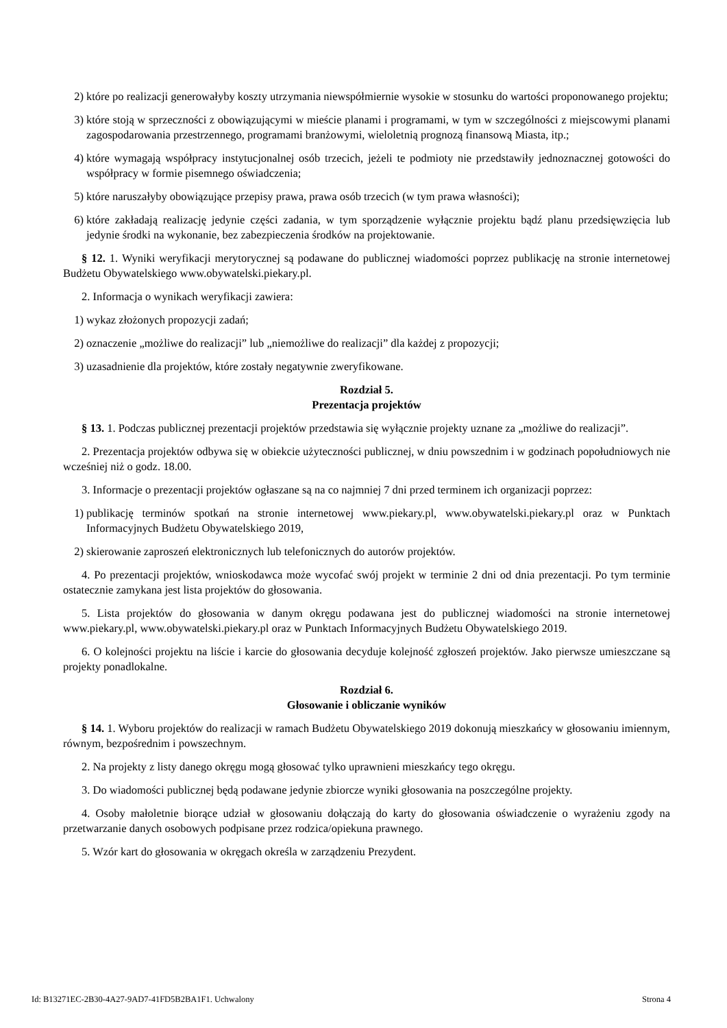2) które po realizacji generowałyby koszty utrzymania niewspółmiernie wysokie w stosunku do wartości proponowanego projektu;
3) które stoją w sprzeczności z obowiązującymi w mieście planami i programami, w tym w szczególności z miejscowymi planami zagospodarowania przestrzennego, programami branżowymi, wieloletnią prognozą finansową Miasta, itp.;
4) które wymagają współpracy instytucjonalnej osób trzecich, jeżeli te podmioty nie przedstawiły jednoznacznej gotowości do współpracy w formie pisemnego oświadczenia;
5) które naruszałyby obowiązujące przepisy prawa, prawa osób trzecich (w tym prawa własności);
6) które zakładają realizację jedynie części zadania, w tym sporządzenie wyłącznie projektu bądź planu przedsięwzięcia lub jedynie środki na wykonanie, bez zabezpieczenia środków na projektowanie.
§ 12. 1. Wyniki weryfikacji merytorycznej są podawane do publicznej wiadomości poprzez publikację na stronie internetowej Budżetu Obywatelskiego www.obywatelski.piekary.pl.
2. Informacja o wynikach weryfikacji zawiera:
1) wykaz złożonych propozycji zadań;
2) oznaczenie „możliwe do realizacji” lub „niemożliwe do realizacji” dla każdej z propozycji;
3) uzasadnienie dla projektów, które zostały negatywnie zweryfikowane.
Rozdział 5.
Prezentacja projektów
§ 13. 1. Podczas publicznej prezentacji projektów przedstawia się wyłącznie projekty uznane za „możliwe do realizacji”.
2. Prezentacja projektów odbywa się w obiekcie użyteczności publicznej, w dniu powszednim i w godzinach popołudniowych nie wcześniej niż o godz. 18.00.
3. Informacje o prezentacji projektów ogłaszane są na co najmniej 7 dni przed terminem ich organizacji poprzez:
1) publikację terminów spotkań na stronie internetowej www.piekary.pl, www.obywatelski.piekary.pl oraz w Punktach Informacyjnych Budżetu Obywatelskiego 2019,
2) skierowanie zaproszeń elektronicznych lub telefonicznych do autorów projektów.
4. Po prezentacji projektów, wnioskodawca może wycofać swój projekt w terminie 2 dni od dnia prezentacji. Po tym terminie ostatecznie zamykana jest lista projektów do głosowania.
5. Lista projektów do głosowania w danym okręgu podawana jest do publicznej wiadomości na stronie internetowej www.piekary.pl, www.obywatelski.piekary.pl oraz w Punktach Informacyjnych Budżetu Obywatelskiego 2019.
6. O kolejności projektu na liście i karcie do głosowania decyduje kolejność zgłoszeń projektów. Jako pierwsze umieszczane są projekty ponadlokalne.
Rozdział 6.
Głosowanie i obliczanie wyników
§ 14. 1. Wyboru projektów do realizacji w ramach Budżetu Obywatelskiego 2019 dokonują mieszkańcy w głosowaniu imiennym, równym, bezpośrednim i powszechnym.
2. Na projekty z listy danego okręgu mogą głosować tylko uprawnieni mieszkańcy tego okręgu.
3. Do wiadomości publicznej będą podawane jedynie zbiorcze wyniki głosowania na poszczególne projekty.
4. Osoby małoletnie biorące udział w głosowaniu dołączają do karty do głosowania oświadczenie o wyrażeniu zgody na przetwarzanie danych osobowych podpisane przez rodzica/opiekuna prawnego.
5. Wzór kart do głosowania w okręgach określa w zarządzeniu Prezydent.
Id: B13271EC-2B30-4A27-9AD7-41FD5B2BA1F1. Uchwalony Strona 4